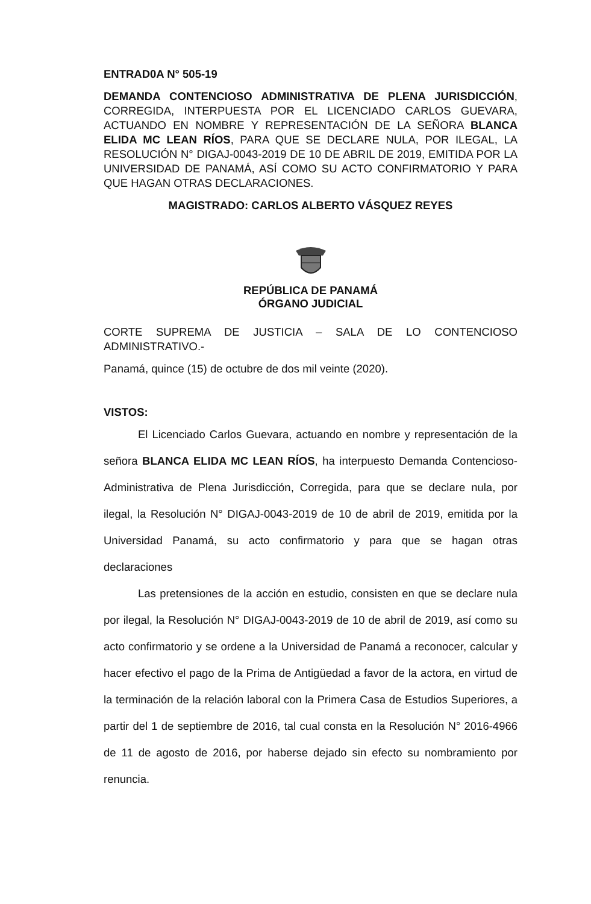ENTRAD0A N° 505-19
DEMANDA CONTENCIOSO ADMINISTRATIVA DE PLENA JURISDICCIÓN, CORREGIDA, INTERPUESTA POR EL LICENCIADO CARLOS GUEVARA, ACTUANDO EN NOMBRE Y REPRESENTACIÓN DE LA SEÑORA BLANCA ELIDA MC LEAN RÍOS, PARA QUE SE DECLARE NULA, POR ILEGAL, LA RESOLUCIÓN N° DIGAJ-0043-2019 DE 10 DE ABRIL DE 2019, EMITIDA POR LA UNIVERSIDAD DE PANAMÁ, ASÍ COMO SU ACTO CONFIRMATORIO Y PARA QUE HAGAN OTRAS DECLARACIONES.
MAGISTRADO: CARLOS ALBERTO VÁSQUEZ REYES
REPÚBLICA DE PANAMÁ
ÓRGANO JUDICIAL
CORTE SUPREMA DE JUSTICIA – SALA DE LO CONTENCIOSO ADMINISTRATIVO.-
Panamá, quince (15) de octubre de dos mil veinte (2020).
VISTOS:
El Licenciado Carlos Guevara, actuando en nombre y representación de la señora BLANCA ELIDA MC LEAN RÍOS, ha interpuesto Demanda Contencioso-Administrativa de Plena Jurisdicción, Corregida, para que se declare nula, por ilegal, la Resolución N° DIGAJ-0043-2019 de 10 de abril de 2019, emitida por la Universidad Panamá, su acto confirmatorio y para que se hagan otras declaraciones
Las pretensiones de la acción en estudio, consisten en que se declare nula por ilegal, la Resolución N° DIGAJ-0043-2019 de 10 de abril de 2019, así como su acto confirmatorio y se ordene a la Universidad de Panamá a reconocer, calcular y hacer efectivo el pago de la Prima de Antigüedad a favor de la actora, en virtud de la terminación de la relación laboral con la Primera Casa de Estudios Superiores, a partir del 1 de septiembre de 2016, tal cual consta en la Resolución N° 2016-4966 de 11 de agosto de 2016, por haberse dejado sin efecto su nombramiento por renuncia.